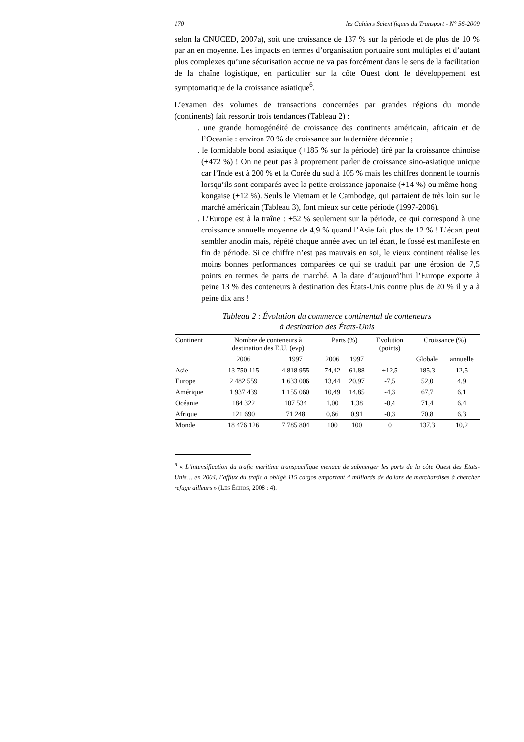170 les Cahiers Scientifiques du Transport - N° 56-2009
selon la CNUCED, 2007a), soit une croissance de 137 % sur la période et de plus de 10 % par an en moyenne. Les impacts en termes d’organisation portuaire sont multiples et d’autant plus complexes qu’une sécurisation accrue ne va pas forcément dans le sens de la facilitation de la chaîne logistique, en particulier sur la côte Ouest dont le développement est symptomatique de la croissance asiatique<sup>6</sup>.
L’examen des volumes de transactions concernées par grandes régions du monde (continents) fait ressortir trois tendances (Tableau 2) :
. une grande homogénéité de croissance des continents américain, africain et de l’Océanie : environ 70 % de croissance sur la dernière décennie ;
. le formidable bond asiatique (+185 % sur la période) tiré par la croissance chinoise (+472 %) ! On ne peut pas à proprement parler de croissance sino-asiatique unique car l’Inde est à 200 % et la Corée du sud à 105 % mais les chiffres donnent le tournis lorsqu’ils sont comparés avec la petite croissance japonaise (+14 %) ou même hong-kongaise (+12 %). Seuls le Vietnam et le Cambodge, qui partaient de très loin sur le marché américain (Tableau 3), font mieux sur cette période (1997-2006).
. L’Europe est à la traîne : +52 % seulement sur la période, ce qui correspond à une croissance annuelle moyenne de 4,9 % quand l’Asie fait plus de 12 % ! L’écart peut sembler anodin mais, répété chaque année avec un tel écart, le fossé est manifeste en fin de période. Si ce chiffre n’est pas mauvais en soi, le vieux continent réalise les moins bonnes performances comparées ce qui se traduit par une érosion de 7,5 points en termes de parts de marché. A la date d’aujourd’hui l’Europe exporte à peine 13 % des conteneurs à destination des États-Unis contre plus de 20 % il y a à peine dix ans !
Tableau 2 : Évolution du commerce continental de conteneurs
à destination des États-Unis
| Continent | Nombre de conteneurs à destination des E.U. (evp) | | Parts (%) | | Evolution (points) | Croissance (%) | |
| --- | --- | --- | --- | --- | --- | --- | --- |
| | 2006 | 1997 | 2006 | 1997 | | Globale | annuelle |
| Asie | 13 750 115 | 4 818 955 | 74,42 | 61,88 | +12,5 | 185,3 | 12,5 |
| Europe | 2 482 559 | 1 633 006 | 13,44 | 20,97 | -7,5 | 52,0 | 4,9 |
| Amérique | 1 937 439 | 1 155 060 | 10,49 | 14,85 | -4,3 | 67,7 | 6,1 |
| Océanie | 184 322 | 107 534 | 1,00 | 1,38 | -0,4 | 71,4 | 6,4 |
| Afrique | 121 690 | 71 248 | 0,66 | 0,91 | -0,3 | 70,8 | 6,3 |
| Monde | 18 476 126 | 7 785 804 | 100 | 100 | 0 | 137,3 | 10,2 |
<sup>6</sup> « L’intensification du trafic maritime transpacifique menace de submerger les ports de la côte Ouest des Etats-Unis… en 2004, l’afflux du trafic a obligé 115 cargos emportant 4 milliards de dollars de marchandises à chercher refuge ailleurs » (LES ÉCHOS, 2008 : 4).